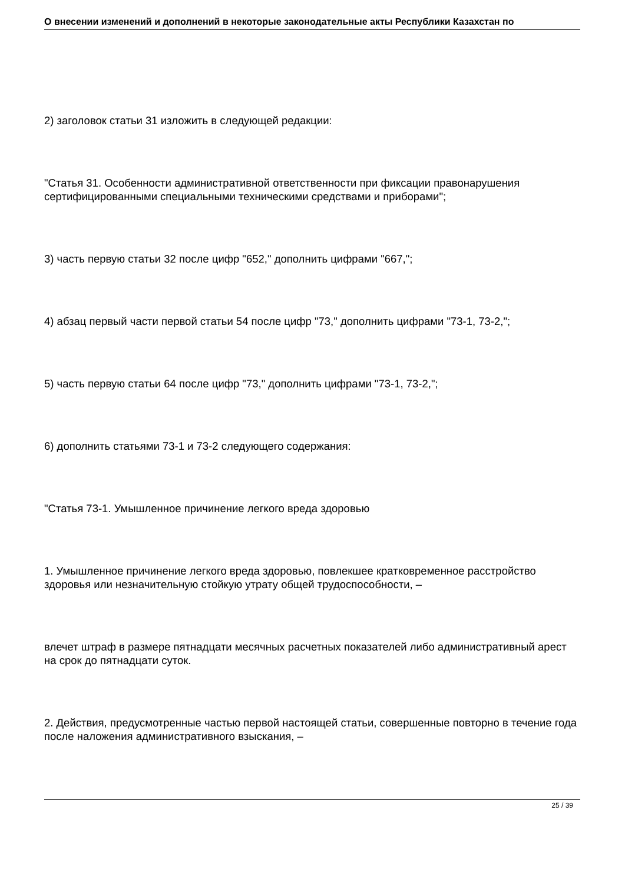О внесении изменений и дополнений в некоторые законодательные акты Республики Казахстан по
2) заголовок статьи 31 изложить в следующей редакции:
"Статья 31. Особенности административной ответственности при фиксации правонарушения сертифицированными специальными техническими средствами и приборами";
3) часть первую статьи 32 после цифр "652," дополнить цифрами "667,";
4) абзац первый части первой статьи 54 после цифр "73," дополнить цифрами "73-1, 73-2,";
5) часть первую статьи 64 после цифр "73," дополнить цифрами "73-1, 73-2,";
6) дополнить статьями 73-1 и 73-2 следующего содержания:
"Статья 73-1. Умышленное причинение легкого вреда здоровью
1. Умышленное причинение легкого вреда здоровью, повлекшее кратковременное расстройство здоровья или незначительную стойкую утрату общей трудоспособности, –
влечет штраф в размере пятнадцати месячных расчетных показателей либо административный арест на срок до пятнадцати суток.
2. Действия, предусмотренные частью первой настоящей статьи, совершенные повторно в течение года после наложения административного взыскания, –
25 / 39